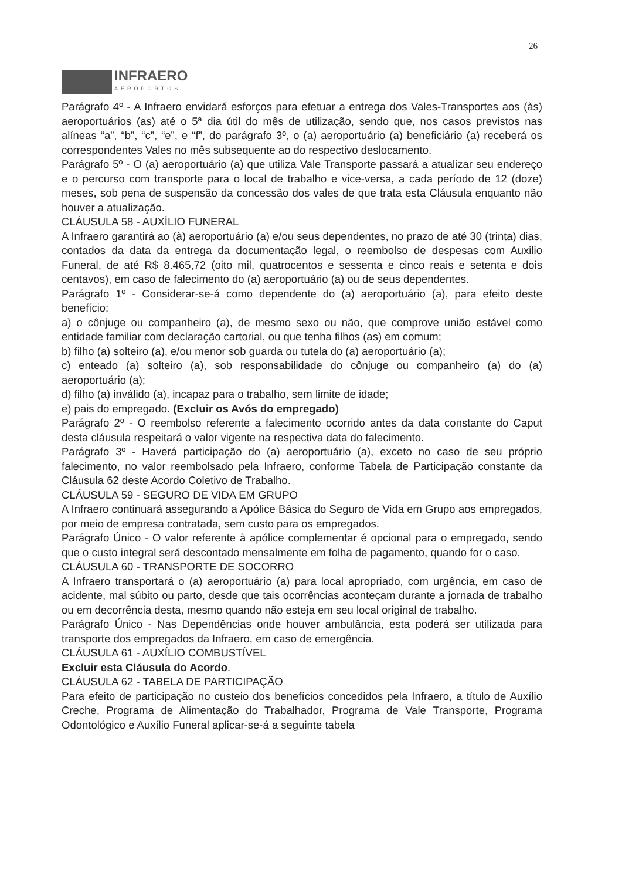26
INFRAERO
AEROPORTOS
Parágrafo 4º - A Infraero envidará esforços para efetuar a entrega dos Vales-Transportes aos (às) aeroportuários (as) até o 5ª dia útil do mês de utilização, sendo que, nos casos previstos nas alíneas “a”, “b”, “c”, “e”, e “f”, do parágrafo 3º, o (a) aeroportuário (a) beneficiário (a) receberá os correspondentes Vales no mês subsequente ao do respectivo deslocamento.
Parágrafo 5º - O (a) aeroportuário (a) que utiliza Vale Transporte passará a atualizar seu endereço e o percurso com transporte para o local de trabalho e vice-versa, a cada período de 12 (doze) meses, sob pena de suspensão da concessão dos vales de que trata esta Cláusula enquanto não houver a atualização.
CLÁUSULA 58 - AUXÍLIO FUNERAL
A Infraero garantirá ao (à) aeroportuário (a) e/ou seus dependentes, no prazo de até 30 (trinta) dias, contados da data da entrega da documentação legal, o reembolso de despesas com Auxilio Funeral, de até R$ 8.465,72 (oito mil, quatrocentos e sessenta e cinco reais e setenta e dois centavos), em caso de falecimento do (a) aeroportuário (a) ou de seus dependentes.
Parágrafo 1º - Considerar-se-á como dependente do (a) aeroportuário (a), para efeito deste benefício:
a) o cônjuge ou companheiro (a), de mesmo sexo ou não, que comprove união estável como entidade familiar com declaração cartorial, ou que tenha filhos (as) em comum;
b) filho (a) solteiro (a), e/ou menor sob guarda ou tutela do (a) aeroportuário (a);
c) enteado (a) solteiro (a), sob responsabilidade do cônjuge ou companheiro (a) do (a) aeroportuário (a);
d) filho (a) inválido (a), incapaz para o trabalho, sem limite de idade;
e) pais do empregado. (Excluir os Avós do empregado)
Parágrafo 2º - O reembolso referente a falecimento ocorrido antes da data constante do Caput desta cláusula respeitará o valor vigente na respectiva data do falecimento.
Parágrafo 3º - Haverá participação do (a) aeroportuário (a), exceto no caso de seu próprio falecimento, no valor reembolsado pela Infraero, conforme Tabela de Participação constante da Cláusula 62 deste Acordo Coletivo de Trabalho.
CLÁUSULA 59 - SEGURO DE VIDA EM GRUPO
A Infraero continuará assegurando a Apólice Básica do Seguro de Vida em Grupo aos empregados, por meio de empresa contratada, sem custo para os empregados.
Parágrafo Único - O valor referente à apólice complementar é opcional para o empregado, sendo que o custo integral será descontado mensalmente em folha de pagamento, quando for o caso.
CLÁUSULA 60 - TRANSPORTE DE SOCORRO
A Infraero transportará o (a) aeroportuário (a) para local apropriado, com urgência, em caso de acidente, mal súbito ou parto, desde que tais ocorrências aconteçam durante a jornada de trabalho ou em decorrência desta, mesmo quando não esteja em seu local original de trabalho.
Parágrafo Único - Nas Dependências onde houver ambulância, esta poderá ser utilizada para transporte dos empregados da Infraero, em caso de emergência.
CLÁUSULA 61 - AUXÍLIO COMBUSTÍVEL
Excluir esta Cláusula do Acordo.
CLÁUSULA 62 - TABELA DE PARTICIPAÇÃO
Para efeito de participação no custeio dos benefícios concedidos pela Infraero, a título de Auxílio Creche, Programa de Alimentação do Trabalhador, Programa de Vale Transporte, Programa Odontológico e Auxílio Funeral aplicar-se-á a seguinte tabela